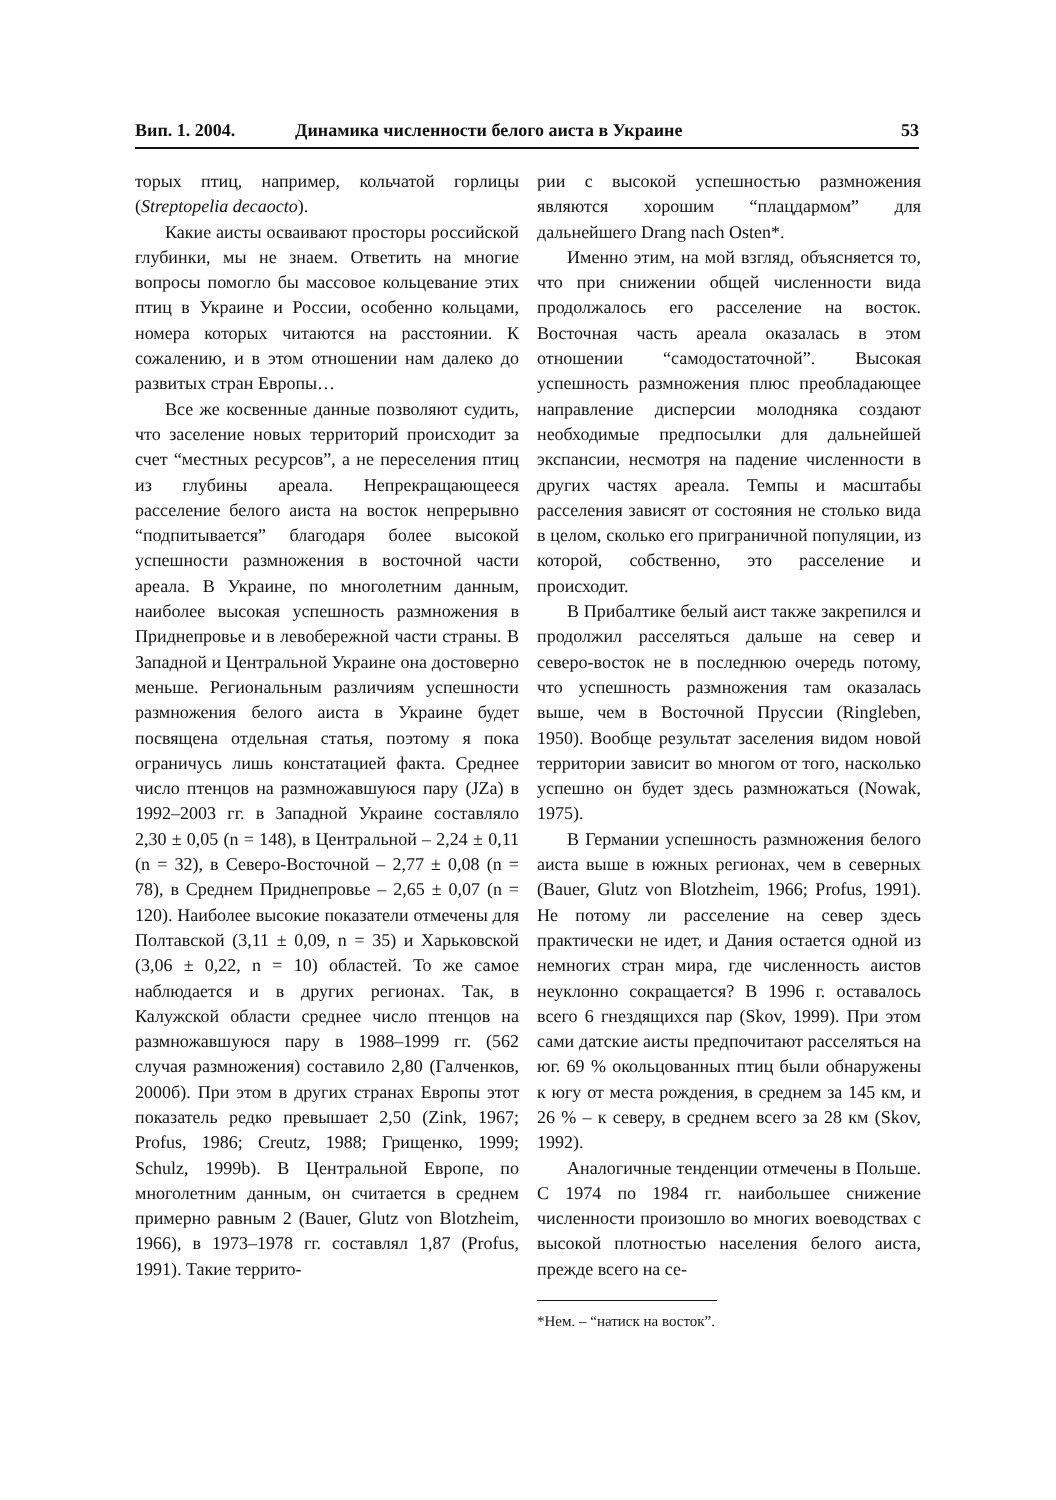Вип. 1. 2004. Динамика численности белого аиста в Украине 53
торых птиц, например, кольчатой горлицы (Streptopelia decaocto).
Какие аисты осваивают просторы российской глубинки, мы не знаем. Ответить на многие вопросы помогло бы массовое кольцевание этих птиц в Украине и России, особенно кольцами, номера которых читаются на расстоянии. К сожалению, и в этом отношении нам далеко до развитых стран Европы…
Все же косвенные данные позволяют судить, что заселение новых территорий происходит за счет “местных ресурсов”, а не переселения птиц из глубины ареала. Непрекращающееся расселение белого аиста на восток непрерывно “подпитывается” благодаря более высокой успешности размножения в восточной части ареала. В Украине, по многолетним данным, наиболее высокая успешность размножения в Приднепровье и в левобережной части страны. В Западной и Центральной Украине она достоверно меньше. Региональным различиям успешности размножения белого аиста в Украине будет посвящена отдельная статья, поэтому я пока ограничусь лишь констатацией факта. Среднее число птенцов на размножавшуюся пару (JZa) в 1992–2003 гг. в Западной Украине составляло 2,30 ± 0,05 (n = 148), в Центральной – 2,24 ± 0,11 (n = 32), в Северо-Восточной – 2,77 ± 0,08 (n = 78), в Среднем Приднепровье – 2,65 ± 0,07 (n = 120). Наиболее высокие показатели отмечены для Полтавской (3,11 ± 0,09, n = 35) и Харьковской (3,06 ± 0,22, n = 10) областей. То же самое наблюдается и в других регионах. Так, в Калужской области среднее число птенцов на размножавшуюся пару в 1988–1999 гг. (562 случая размножения) составило 2,80 (Галченков, 2000б). При этом в других странах Европы этот показатель редко превышает 2,50 (Zink, 1967; Profus, 1986; Creutz, 1988; Грищенко, 1999; Schulz, 1999b). В Центральной Европе, по многолетним данным, он считается в среднем примерно равным 2 (Bauer, Glutz von Blotzheim, 1966), в 1973–1978 гг. составлял 1,87 (Profus, 1991). Такие террито-
рии с высокой успешностью размножения являются хорошим “плацдармом” для дальнейшего Drang nach Osten*.
Именно этим, на мой взгляд, объясняется то, что при снижении общей численности вида продолжалось его расселение на восток. Восточная часть ареала оказалась в этом отношении “самодостаточной”. Высокая успешность размножения плюс преобладающее направление дисперсии молодняка создают необходимые предпосылки для дальнейшей экспансии, несмотря на падение численности в других частях ареала. Темпы и масштабы расселения зависят от состояния не столько вида в целом, сколько его приграничной популяции, из которой, собственно, это расселение и происходит.
В Прибалтике белый аист также закрепился и продолжил расселяться дальше на север и северо-восток не в последнюю очередь потому, что успешность размножения там оказалась выше, чем в Восточной Пруссии (Ringleben, 1950). Вообще результат заселения видом новой территории зависит во многом от того, насколько успешно он будет здесь размножаться (Nowak, 1975).
В Германии успешность размножения белого аиста выше в южных регионах, чем в северных (Bauer, Glutz von Blotzheim, 1966; Profus, 1991). Не потому ли расселение на север здесь практически не идет, и Дания остается одной из немногих стран мира, где численность аистов неуклонно сокращается? В 1996 г. оставалось всего 6 гнездящихся пар (Skov, 1999). При этом сами датские аисты предпочитают расселяться на юг. 69 % окольцованных птиц были обнаружены к югу от места рождения, в среднем за 145 км, и 26 % – к северу, в среднем всего за 28 км (Skov, 1992).
Аналогичные тенденции отмечены в Польше. С 1974 по 1984 гг. наибольшее снижение численности произошло во многих воеводствах с высокой плотностью населения белого аиста, прежде всего на се-
*Нем. – “натиск на восток”.